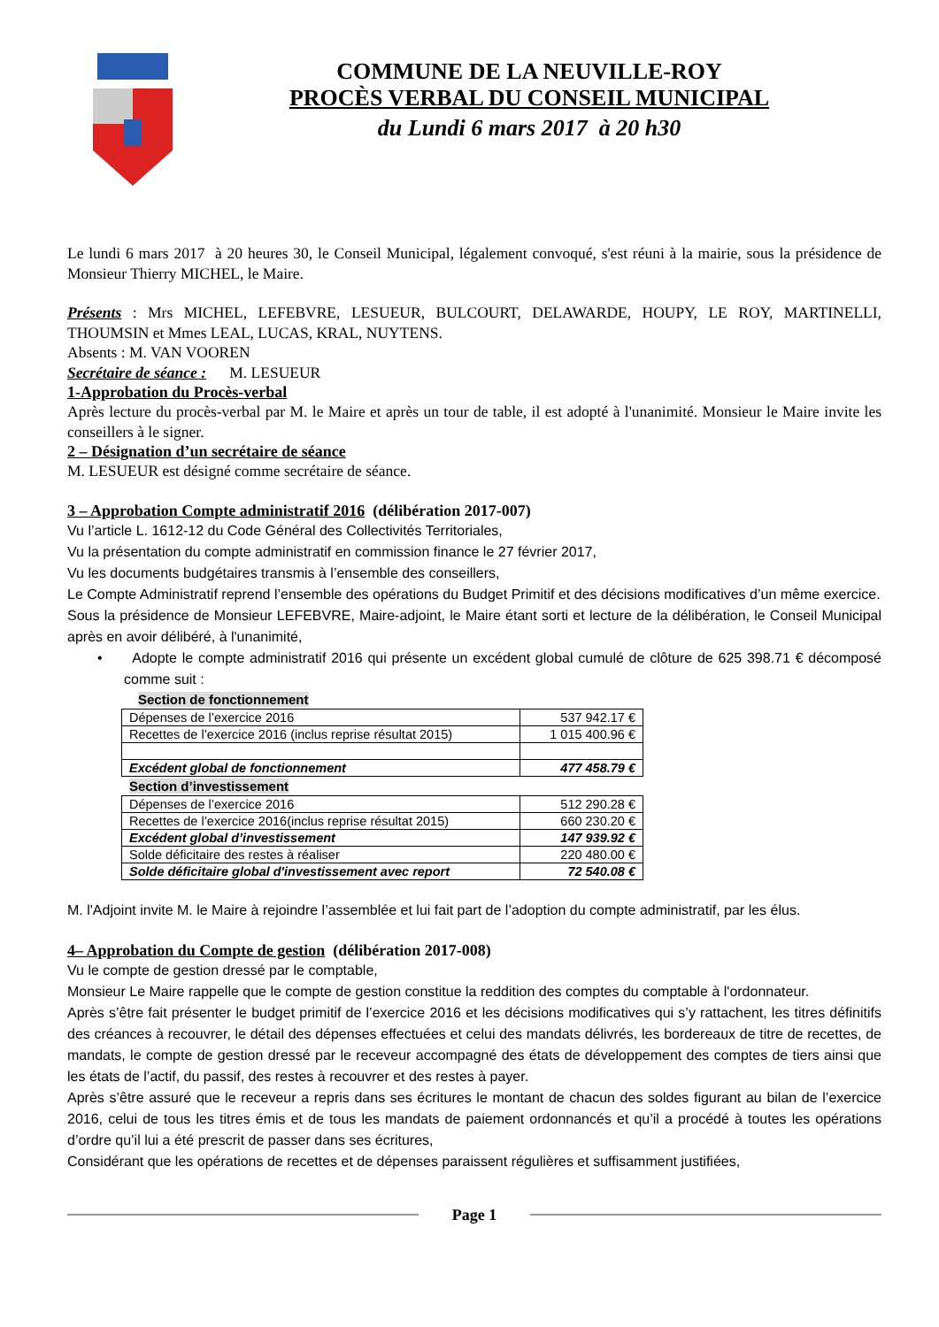COMMUNE DE LA NEUVILLE-ROY
PROCÈS VERBAL DU CONSEIL MUNICIPAL
du Lundi 6 mars 2017 à 20 h30
Le lundi 6 mars 2017 à 20 heures 30, le Conseil Municipal, légalement convoqué, s'est réuni à la mairie, sous la présidence de Monsieur Thierry MICHEL, le Maire.
Présents : Mrs MICHEL, LEFEBVRE, LESUEUR, BULCOURT, DELAWARDE, HOUPY, LE ROY, MARTINELLI, THOUMSIN et Mmes LEAL, LUCAS, KRAL, NUYTENS.
Absents : M. VAN VOOREN
Secrétaire de séance : M. LESUEUR
1-Approbation du Procès-verbal
Après lecture du procès-verbal par M. le Maire et après un tour de table, il est adopté à l'unanimité. Monsieur le Maire invite les conseillers à le signer.
2 – Désignation d’un secrétaire de séance
M. LESUEUR est désigné comme secrétaire de séance.
3 – Approbation Compte administratif 2016 (délibération 2017-007)
Vu l’article L. 1612-12 du Code Général des Collectivités Territoriales,
Vu la présentation du compte administratif en commission finance le 27 février 2017,
Vu les documents budgétaires transmis à l’ensemble des conseillers,
Le Compte Administratif reprend l’ensemble des opérations du Budget Primitif et des décisions modificatives d’un même exercice.
Sous la présidence de Monsieur LEFEBVRE, Maire-adjoint, le Maire étant sorti et lecture de la délibération, le Conseil Municipal après en avoir délibéré, à l'unanimité,
• Adopte le compte administratif 2016 qui présente un excédent global cumulé de clôture de 625 398.71 € décomposé comme suit :
Section de fonctionnement
| Dépenses de l’exercice 2016 | 537 942.17 € |
| Recettes de l’exercice 2016 (inclus reprise résultat 2015) | 1 015 400.96 € |
| Excédent global de fonctionnement | 477 458.79 € |
Section d’investissement
| Dépenses de l’exercice 2016 | 512 290.28 € |
| Recettes de l’exercice 2016(inclus reprise résultat 2015) | 660 230.20 € |
| Excédent global d’investissement | 147 939.92 € |
| Solde déficitaire des restes à réaliser | 220 480.00 € |
| Solde déficitaire global d'investissement avec report | 72 540.08 € |
M. l'Adjoint invite M. le Maire à rejoindre l’assemblée et lui fait part de l’adoption du compte administratif, par les élus.
4– Approbation du Compte de gestion (délibération 2017-008)
Vu le compte de gestion dressé par le comptable,
Monsieur Le Maire rappelle que le compte de gestion constitue la reddition des comptes du comptable à l'ordonnateur.
Après s’être fait présenter le budget primitif de l’exercice 2016 et les décisions modificatives qui s’y rattachent, les titres définitifs des créances à recouvrer, le détail des dépenses effectuées et celui des mandats délivrés, les bordereaux de titre de recettes, de mandats, le compte de gestion dressé par le receveur accompagné des états de développement des comptes de tiers ainsi que les états de l’actif, du passif, des restes à recouvrer et des restes à payer.
Après s’être assuré que le receveur a repris dans ses écritures le montant de chacun des soldes figurant au bilan de l’exercice 2016, celui de tous les titres émis et de tous les mandats de paiement ordonnancés et qu’il a procédé à toutes les opérations d’ordre qu’il lui a été prescrit de passer dans ses écritures,
Considérant que les opérations de recettes et de dépenses paraissent régulières et suffisamment justifiées,
Page 1